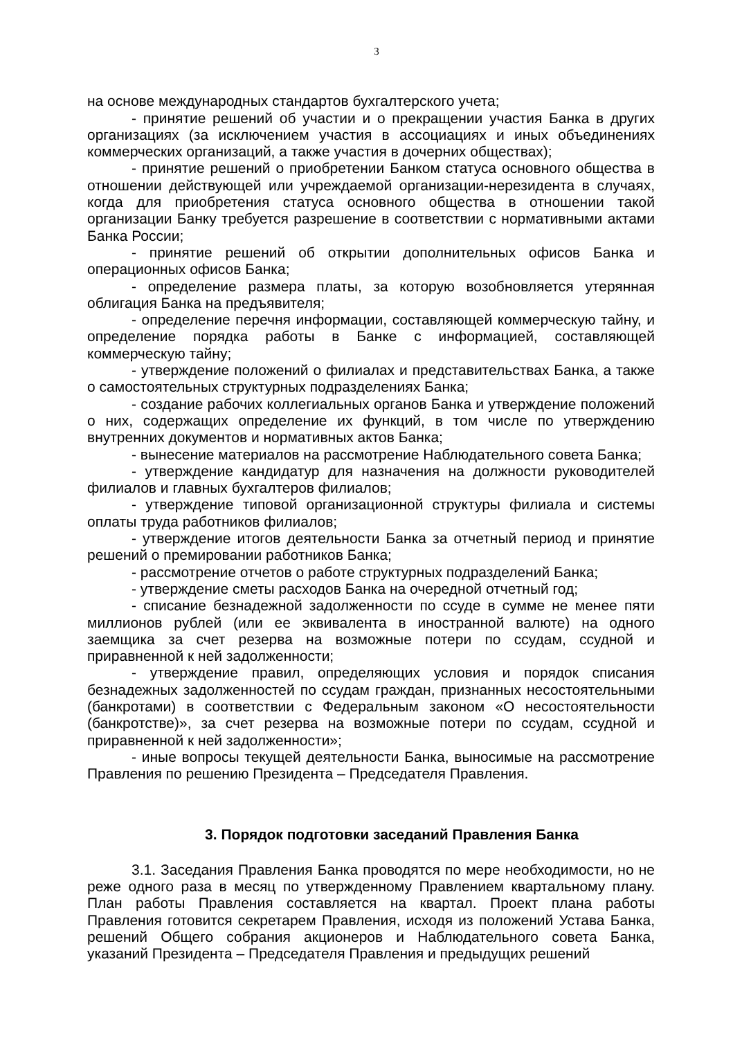3
на основе международных стандартов бухгалтерского учета;
- принятие решений об участии и о прекращении участия Банка в других организациях (за исключением участия в ассоциациях и иных объединениях коммерческих организаций, а также участия в дочерних обществах);
- принятие решений о приобретении Банком статуса основного общества в отношении действующей или учреждаемой организации-нерезидента в случаях, когда для приобретения статуса основного общества в отношении такой организации Банку требуется разрешение в соответствии с нормативными актами Банка России;
- принятие решений об открытии дополнительных офисов Банка и операционных офисов Банка;
- определение размера платы, за которую возобновляется утерянная облигация Банка на предъявителя;
- определение перечня информации, составляющей коммерческую тайну, и определение порядка работы в Банке с информацией, составляющей коммерческую тайну;
- утверждение положений о филиалах и представительствах Банка, а также о самостоятельных структурных подразделениях Банка;
- создание рабочих коллегиальных органов Банка и утверждение положений о них, содержащих определение их функций, в том числе по утверждению внутренних документов и нормативных актов Банка;
- вынесение материалов на рассмотрение Наблюдательного совета Банка;
- утверждение кандидатур для назначения на должности руководителей филиалов и главных бухгалтеров филиалов;
- утверждение типовой организационной структуры филиала и системы оплаты труда работников филиалов;
- утверждение итогов деятельности Банка за отчетный период и принятие решений о премировании работников Банка;
- рассмотрение отчетов о работе структурных подразделений Банка;
- утверждение сметы расходов Банка на очередной отчетный год;
- списание безнадежной задолженности по ссуде в сумме не менее пяти миллионов рублей (или ее эквивалента в иностранной валюте) на одного заемщика за счет резерва на возможные потери по ссудам, ссудной и приравненной к ней задолженности;
- утверждение правил, определяющих условия и порядок списания безнадежных задолженностей по ссудам граждан, признанных несостоятельными (банкротами) в соответствии с Федеральным законом «О несостоятельности (банкротстве)», за счет резерва на возможные потери по ссудам, ссудной и приравненной к ней задолженности»;
- иные вопросы текущей деятельности Банка, выносимые на рассмотрение Правления по решению Президента – Председателя Правления.
3. Порядок подготовки заседаний Правления Банка
3.1. Заседания Правления Банка проводятся по мере необходимости, но не реже одного раза в месяц по утвержденному Правлением квартальному плану. План работы Правления составляется на квартал. Проект плана работы Правления готовится секретарем Правления, исходя из положений Устава Банка, решений Общего собрания акционеров и Наблюдательного совета Банка, указаний Президента – Председателя Правления и предыдущих решений